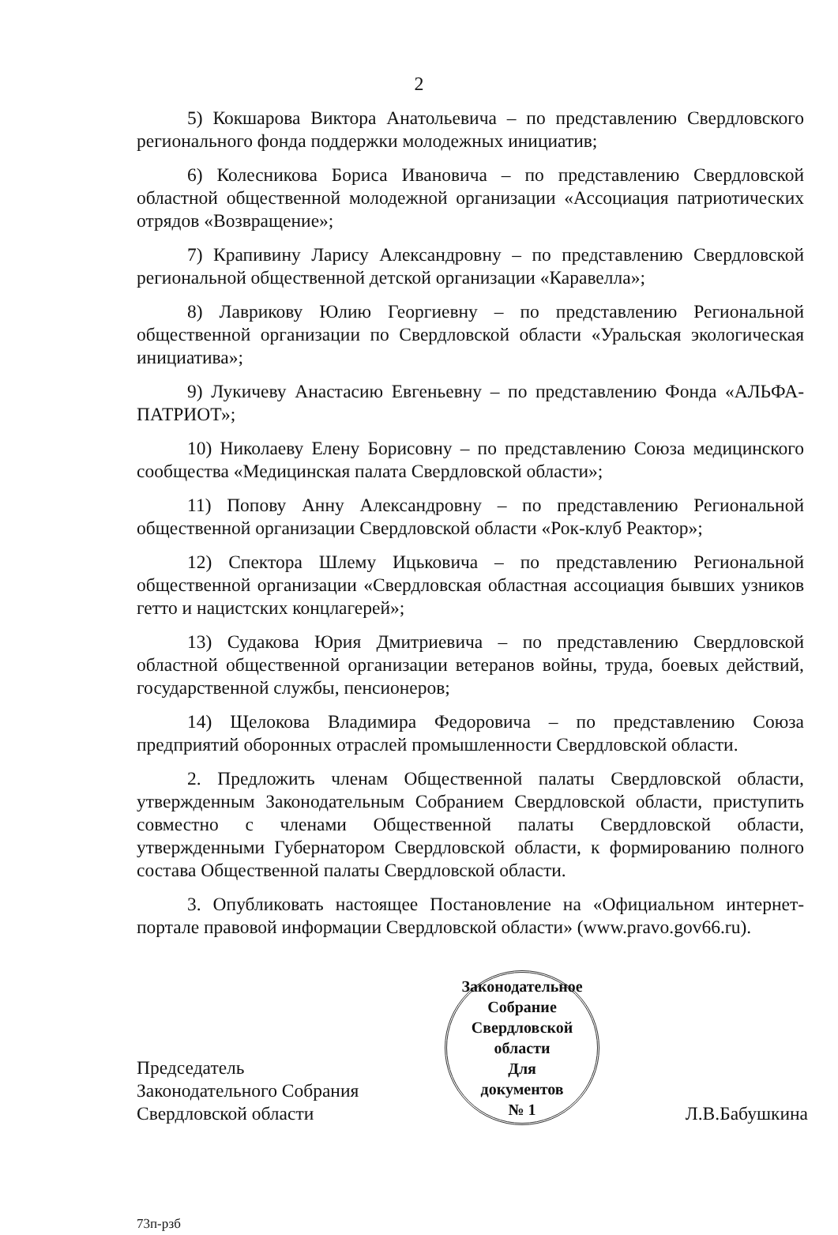2
5) Кокшарова Виктора Анатольевича – по представлению Свердловского регионального фонда поддержки молодежных инициатив;
6) Колесникова Бориса Ивановича – по представлению Свердловской областной общественной молодежной организации «Ассоциация патриотических отрядов «Возвращение»;
7) Крапивину Ларису Александровну – по представлению Свердловской региональной общественной детской организации «Каравелла»;
8) Лаврикову Юлию Георгиевну – по представлению Региональной общественной организации по Свердловской области «Уральская экологическая инициатива»;
9) Лукичеву Анастасию Евгеньевну – по представлению Фонда «АЛЬФА-ПАТРИОТ»;
10) Николаеву Елену Борисовну – по представлению Союза медицинского сообщества «Медицинская палата Свердловской области»;
11) Попову Анну Александровну – по представлению Региональной общественной организации Свердловской области «Рок-клуб Реактор»;
12) Спектора Шлему Ицьковича – по представлению Региональной общественной организации «Свердловская областная ассоциация бывших узников гетто и нацистских концлагерей»;
13) Судакова Юрия Дмитриевича – по представлению Свердловской областной общественной организации ветеранов войны, труда, боевых действий, государственной службы, пенсионеров;
14) Щелокова Владимира Федоровича – по представлению Союза предприятий оборонных отраслей промышленности Свердловской области.
2. Предложить членам Общественной палаты Свердловской области, утвержденным Законодательным Собранием Свердловской области, приступить совместно с членами Общественной палаты Свердловской области, утвержденными Губернатором Свердловской области, к формированию полного состава Общественной палаты Свердловской области.
3. Опубликовать настоящее Постановление на «Официальном интернет-портале правовой информации Свердловской области» (www.pravo.gov66.ru).
Председатель
Законодательного Собрания
Свердловской области
Законодательное Собрание Свердловской области
Для
документов
№ 1
Л.В.Бабушкина
73п-рзб